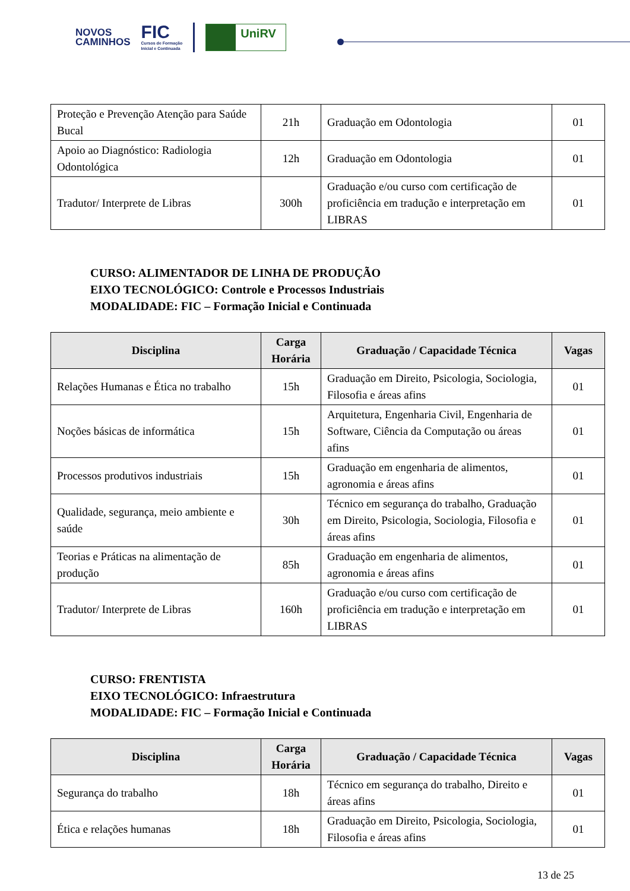NOVOS
CAMINHOS
FIC
Cursos de Formação
Inicial e Continuada
UniRV
| Proteção e Prevenção Atenção para Saúde Bucal | 21h | Graduação em Odontologia | 01 |
| Apoio ao Diagnóstico: Radiologia Odontológica | 12h | Graduação em Odontologia | 01 |
| Tradutor/ Interprete de Libras | 300h | Graduação e/ou curso com certificação de proficiência em tradução e interpretação em LIBRAS | 01 |
CURSO: ALIMENTADOR DE LINHA DE PRODUÇÃO
EIXO TECNOLÓGICO: Controle e Processos Industriais
MODALIDADE: FIC – Formação Inicial e Continuada
| Disciplina | Carga Horária | Graduação / Capacidade Técnica | Vagas |
| --- | --- | --- | --- |
| Relações Humanas e Ética no trabalho | 15h | Graduação em Direito, Psicologia, Sociologia, Filosofia e áreas afins | 01 |
| Noções básicas de informática | 15h | Arquitetura, Engenharia Civil, Engenharia de Software, Ciência da Computação ou áreas afins | 01 |
| Processos produtivos industriais | 15h | Graduação em engenharia de alimentos, agronomia e áreas afins | 01 |
| Qualidade, segurança, meio ambiente e saúde | 30h | Técnico em segurança do trabalho, Graduação em Direito, Psicologia, Sociologia, Filosofia e áreas afins | 01 |
| Teorias e Práticas na alimentação de produção | 85h | Graduação em engenharia de alimentos, agronomia e áreas afins | 01 |
| Tradutor/ Interprete de Libras | 160h | Graduação e/ou curso com certificação de proficiência em tradução e interpretação em LIBRAS | 01 |
CURSO: FRENTISTA
EIXO TECNOLÓGICO: Infraestrutura
MODALIDADE: FIC – Formação Inicial e Continuada
| Disciplina | Carga Horária | Graduação / Capacidade Técnica | Vagas |
| --- | --- | --- | --- |
| Segurança do trabalho | 18h | Técnico em segurança do trabalho, Direito e áreas afins | 01 |
| Ética e relações humanas | 18h | Graduação em Direito, Psicologia, Sociologia, Filosofia e áreas afins | 01 |
13 de 25